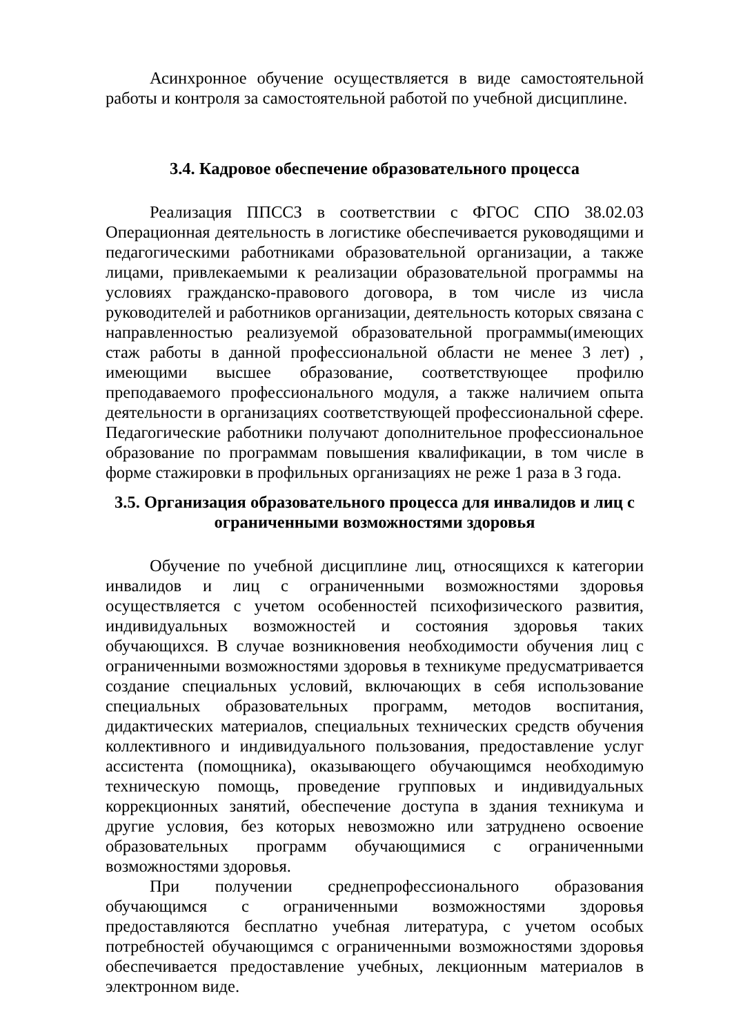Асинхронное обучение осуществляется в виде самостоятельной работы и контроля за самостоятельной работой по учебной дисциплине.
3.4. Кадровое обеспечение образовательного процесса
Реализация ППССЗ в соответствии с ФГОС СПО 38.02.03 Операционная деятельность в логистике обеспечивается руководящими и педагогическими работниками образовательной организации, а также лицами, привлекаемыми к реализации образовательной программы на условиях гражданско-правового договора, в том числе из числа руководителей и работников организации, деятельность которых связана с направленностью реализуемой образовательной программы(имеющих стаж работы в данной профессиональной области не менее 3 лет) , имеющими высшее образование, соответствующее профилю преподаваемого профессионального модуля, а также наличием опыта деятельности в организациях соответствующей профессиональной сфере. Педагогические работники получают дополнительное профессиональное образование по программам повышения квалификации, в том числе в форме стажировки в профильных организациях не реже 1 раза в 3 года.
3.5. Организация образовательного процесса для инвалидов и лиц с ограниченными возможностями здоровья
Обучение по учебной дисциплине лиц, относящихся к категории инвалидов и лиц с ограниченными возможностями здоровья осуществляется с учетом особенностей психофизического развития, индивидуальных возможностей и состояния здоровья таких обучающихся. В случае возникновения необходимости обучения лиц с ограниченными возможностями здоровья в техникуме предусматривается создание специальных условий, включающих в себя использование специальных образовательных программ, методов воспитания, дидактических материалов, специальных технических средств обучения коллективного и индивидуального пользования, предоставление услуг ассистента (помощника), оказывающего обучающимся необходимую техническую помощь, проведение групповых и индивидуальных коррекционных занятий, обеспечение доступа в здания техникума и другие условия, без которых невозможно или затруднено освоение образовательных программ обучающимися с ограниченными возможностями здоровья.
При получении среднепрофессионального образования обучающимся с ограниченными возможностями здоровья предоставляются бесплатно учебная литература, с учетом особых потребностей обучающимся с ограниченными возможностями здоровья обеспечивается предоставление учебных, лекционным материалов в электронном виде.